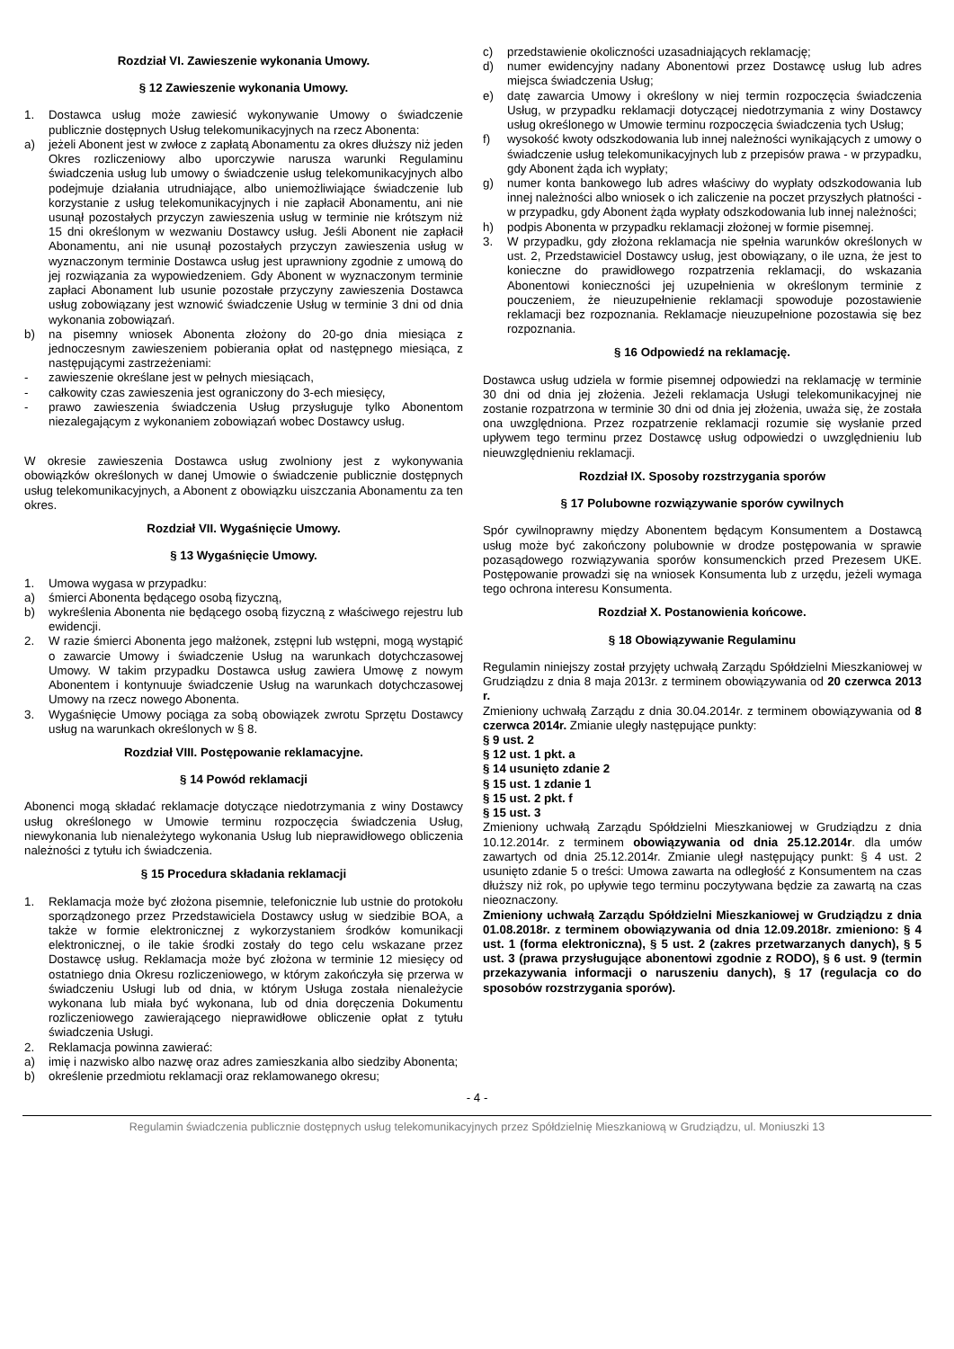Rozdział VI. Zawieszenie wykonania Umowy.
§ 12 Zawieszenie wykonania Umowy.
1. Dostawca usług może zawiesić wykonywanie Umowy o świadczenie publicznie dostępnych Usług telekomunikacyjnych na rzecz Abonenta:
a) jeżeli Abonent jest w zwłoce z zapłatą Abonamentu za okres dłuższy niż jeden Okres rozliczeniowy albo uporczywie narusza warunki Regulaminu świadczenia usług lub umowy o świadczenie usług telekomunikacyjnych albo podejmuje działania utrudniające, albo uniemożliwiające świadczenie lub korzystanie z usług telekomunikacyjnych i nie zapłacił Abonamentu, ani nie usunął pozostałych przyczyn zawieszenia usług w terminie nie krótszym niż 15 dni określonym w wezwaniu Dostawcy usług. Jeśli Abonent nie zapłacił Abonamentu, ani nie usunął pozostałych przyczyn zawieszenia usług w wyznaczonym terminie Dostawca usług jest uprawniony zgodnie z umową do jej rozwiązania za wypowiedzeniem. Gdy Abonent w wyznaczonym terminie zapłaci Abonament lub usunie pozostałe przyczyny zawieszenia Dostawca usług zobowiązany jest wznowić świadczenie Usług w terminie 3 dni od dnia wykonania zobowiązań.
b) na pisemny wniosek Abonenta złożony do 20-go dnia miesiąca z jednoczesnym zawieszeniem pobierania opłat od następnego miesiąca, z następującymi zastrzeżeniami:
- zawieszenie określane jest w pełnych miesiącach,
- całkowity czas zawieszenia jest ograniczony do 3-ech miesięcy,
- prawo zawieszenia świadczenia Usług przysługuje tylko Abonentom niezalegającym z wykonaniem zobowiązań wobec Dostawcy usług.
W okresie zawieszenia Dostawca usług zwolniony jest z wykonywania obowiązków określonych w danej Umowie o świadczenie publicznie dostępnych usług telekomunikacyjnych, a Abonent z obowiązku uiszczania Abonamentu za ten okres.
Rozdział VII. Wygaśnięcie Umowy.
§ 13 Wygaśnięcie Umowy.
1. Umowa wygasa w przypadku:
a) śmierci Abonenta będącego osobą fizyczną,
b) wykreślenia Abonenta nie będącego osobą fizyczną z właściwego rejestru lub ewidencji.
2. W razie śmierci Abonenta jego małżonek, zstępni lub wstępni, mogą wystąpić o zawarcie Umowy i świadczenie Usług na warunkach dotychczasowej Umowy. W takim przypadku Dostawca usług zawiera Umowę z nowym Abonentem i kontynuuje świadczenie Usług na warunkach dotychczasowej Umowy na rzecz nowego Abonenta.
3. Wygaśnięcie Umowy pociąga za sobą obowiązek zwrotu Sprzętu Dostawcy usług na warunkach określonych w § 8.
Rozdział VIII. Postępowanie reklamacyjne.
§ 14 Powód reklamacji
Abonenci mogą składać reklamacje dotyczące niedotrzymania z winy Dostawcy usług określonego w Umowie terminu rozpoczęcia świadczenia Usług, niewykonania lub nienależytego wykonania Usług lub nieprawidłowego obliczenia należności z tytułu ich świadczenia.
§ 15 Procedura składania reklamacji
1. Reklamacja może być złożona pisemnie, telefonicznie lub ustnie do protokołu sporządzonego przez Przedstawiciela Dostawcy usług w siedzibie BOA, a także w formie elektronicznej z wykorzystaniem środków komunikacji elektronicznej, o ile takie środki zostały do tego celu wskazane przez Dostawcę usług. Reklamacja może być złożona w terminie 12 miesięcy od ostatniego dnia Okresu rozliczeniowego, w którym zakończyła się przerwa w świadczeniu Usługi lub od dnia, w którym Usługa została nienależycie wykonana lub miała być wykonana, lub od dnia doręczenia Dokumentu rozliczeniowego zawierającego nieprawidłowe obliczenie opłat z tytułu świadczenia Usługi.
2. Reklamacja powinna zawierać:
a) imię i nazwisko albo nazwę oraz adres zamieszkania albo siedziby Abonenta;
b) określenie przedmiotu reklamacji oraz reklamowanego okresu;
c) przedstawienie okoliczności uzasadniających reklamację;
d) numer ewidencyjny nadany Abonentowi przez Dostawcę usług lub adres miejsca świadczenia Usług;
e) datę zawarcia Umowy i określony w niej termin rozpoczęcia świadczenia Usług, w przypadku reklamacji dotyczącej niedotrzymania z winy Dostawcy usług określonego w Umowie terminu rozpoczęcia świadczenia tych Usług;
f) wysokość kwoty odszkodowania lub innej należności wynikających z umowy o świadczenie usług telekomunikacyjnych lub z przepisów prawa - w przypadku, gdy Abonent żąda ich wypłaty;
g) numer konta bankowego lub adres właściwy do wypłaty odszkodowania lub innej należności albo wniosek o ich zaliczenie na poczet przyszłych płatności - w przypadku, gdy Abonent żąda wypłaty odszkodowania lub innej należności;
h) podpis Abonenta w przypadku reklamacji złożonej w formie pisemnej.
3. W przypadku, gdy złożona reklamacja nie spełnia warunków określonych w ust. 2, Przedstawiciel Dostawcy usług, jest obowiązany, o ile uzna, że jest to konieczne do prawidłowego rozpatrzenia reklamacji, do wskazania Abonentowi konieczności jej uzupełnienia w określonym terminie z pouczeniem, że nieuzupełnienie reklamacji spowoduje pozostawienie reklamacji bez rozpoznania. Reklamacje nieuzupełnione pozostawia się bez rozpoznania.
§ 16 Odpowiedź na reklamację.
Dostawca usług udziela w formie pisemnej odpowiedzi na reklamację w terminie 30 dni od dnia jej złożenia. Jeżeli reklamacja Usługi telekomunikacyjnej nie zostanie rozpatrzona w terminie 30 dni od dnia jej złożenia, uważa się, że została ona uwzględniona. Przez rozpatrzenie reklamacji rozumie się wysłanie przed upływem tego terminu przez Dostawcę usług odpowiedzi o uwzględnieniu lub nieuwzględnieniu reklamacji.
Rozdział IX. Sposoby rozstrzygania sporów
§ 17 Polubowne rozwiązywanie sporów cywilnych
Spór cywilnoprawny między Abonentem będącym Konsumentem a Dostawcą usług może być zakończony polubownie w drodze postępowania w sprawie pozasądowego rozwiązywania sporów konsumenckich przed Prezesem UKE. Postępowanie prowadzi się na wniosek Konsumenta lub z urzędu, jeżeli wymaga tego ochrona interesu Konsumenta.
Rozdział X. Postanowienia końcowe.
§ 18 Obowiązywanie Regulaminu
Regulamin niniejszy został przyjęty uchwałą Zarządu Spółdzielni Mieszkaniowej w Grudziądzu z dnia 8 maja 2013r. z terminem obowiązywania od 20 czerwca 2013 r.
Zmieniony uchwałą Zarządu z dnia 30.04.2014r. z terminem obowiązywania od 8 czerwca 2014r. Zmianie uległy następujące punkty:
§ 9 ust. 2
§ 12 ust. 1 pkt. a
§ 14 usunięto zdanie 2
§ 15 ust. 1 zdanie 1
§ 15 ust. 2 pkt. f
§ 15 ust. 3
Zmieniony uchwałą Zarządu Spółdzielni Mieszkaniowej w Grudziądzu z dnia 10.12.2014r. z terminem obowiązywania od dnia 25.12.2014r. dla umów zawartych od dnia 25.12.2014r. Zmianie uległ następujący punkt: § 4 ust. 2 usunięto zdanie 5 o treści: Umowa zawarta na odległość z Konsumentem na czas dłuższy niż rok, po upływie tego terminu poczytywana będzie za zawartą na czas nieoznaczony.
Zmieniony uchwałą Zarządu Spółdzielni Mieszkaniowej w Grudziądzu z dnia 01.08.2018r. z terminem obowiązywania od dnia 12.09.2018r. zmieniono: § 4 ust. 1 (forma elektroniczna), § 5 ust. 2 (zakres przetwarzanych danych), § 5 ust. 3 (prawa przysługujące abonentowi zgodnie z RODO), § 6 ust. 9 (termin przekazywania informacji o naruszeniu danych), § 17 (regulacja co do sposobów rozstrzygania sporów).
- 4 -
Regulamin świadczenia publicznie dostępnych usług telekomunikacyjnych przez Spółdzielnię Mieszkaniową w Grudziądzu, ul. Moniuszki 13